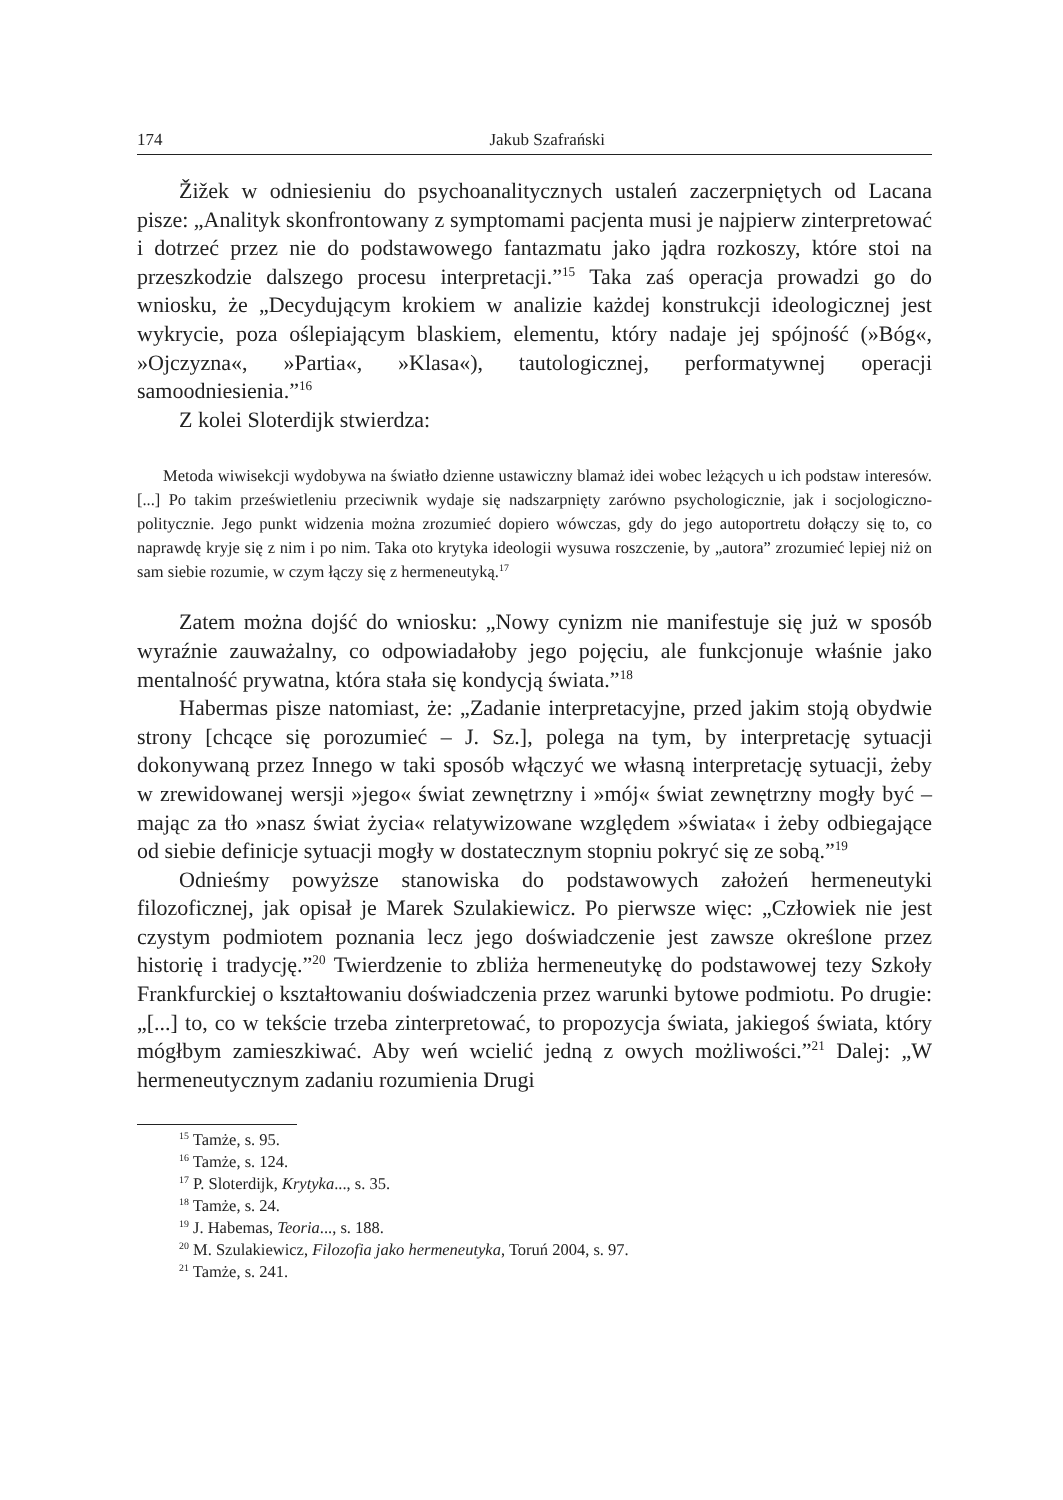174 Jakub Szafrański
Žižek w odniesieniu do psychoanalitycznych ustaleń zaczerpniętych od Lacana pisze: „Analityk skonfrontowany z symptomami pacjenta musi je najpierw zinterpretować i dotrzeć przez nie do podstawowego fantazmatu jako jądra rozkoszy, które stoi na przeszkodzie dalszego procesu interpretacji.”<sup>15</sup> Taka zaś operacja prowadzi go do wniosku, że „Decydującym krokiem w analizie każdej konstrukcji ideologicznej jest wykrycie, poza oślepiającym blaskiem, elementu, który nadaje jej spójność (»Bóg«, »Ojczyzna«, »Partia«, »Klasa«), tautologicznej, performatywnej operacji samoodniesienia.”<sup>16</sup>
Z kolei Sloterdijk stwierdza:
Metoda wiwisekcji wydobywa na światło dzienne ustawiczny blamaż idei wobec leżących u ich podstaw interesów. [...] Po takim prześwietleniu przeciwnik wydaje się nadszarpnięty zarówno psychologicznie, jak i socjologiczno-politycznie. Jego punkt widzenia można zrozumieć dopiero wówczas, gdy do jego autoportretu dołączy się to, co naprawdę kryje się z nim i po nim. Taka oto krytyka ideologii wysuwa roszczenie, by „autora” zrozumieć lepiej niż on sam siebie rozumie, w czym łączy się z hermeneutyką.<sup>17</sup>
Zatem można dojść do wniosku: „Nowy cynizm nie manifestuje się już w sposób wyraźnie zauważalny, co odpowiadałoby jego pojęciu, ale funkcjonuje właśnie jako mentalność prywatna, która stała się kondycją świata.”<sup>18</sup>
Habermas pisze natomiast, że: „Zadanie interpretacyjne, przed jakim stoją obydwie strony [chcące się porozumieć – J. Sz.], polega na tym, by interpretację sytuacji dokonywaną przez Innego w taki sposób włączyć we własną interpretację sytuacji, żeby w zrewidowanej wersji »jego« świat zewnętrzny i »mój« świat zewnętrzny mogły być – mając za tło »nasz świat życia« relatywizowane względem »świata« i żeby odbiegające od siebie definicje sytuacji mogły w dostatecznym stopniu pokryć się ze sobą.”<sup>19</sup>
Odnieśmy powyższe stanowiska do podstawowych założeń hermeneutyki filozoficznej, jak opisał je Marek Szulakiewicz. Po pierwsze więc: „Człowiek nie jest czystym podmiotem poznania lecz jego doświadczenie jest zawsze określone przez historię i tradycję.”<sup>20</sup> Twierdzenie to zbliża hermeneutykę do podstawowej tezy Szkoły Frankfurckiej o kształtowaniu doświadczenia przez warunki bytowe podmiotu. Po drugie: „[...] to, co w tekście trzeba zinterpretować, to propozycja świata, jakiegoś świata, który mógłbym zamieszkiwać. Aby weń wcielić jedną z owych możliwości.”<sup>21</sup> Dalej: „W hermeneutycznym zadaniu rozumienia Drugi
<sup>15</sup> Tamże, s. 95.
<sup>16</sup> Tamże, s. 124.
<sup>17</sup> P. Sloterdijk, Krytyka..., s. 35.
<sup>18</sup> Tamże, s. 24.
<sup>19</sup> J. Habemas, Teoria..., s. 188.
<sup>20</sup> M. Szulakiewicz, Filozofia jako hermeneutyka, Toruń 2004, s. 97.
<sup>21</sup> Tamże, s. 241.